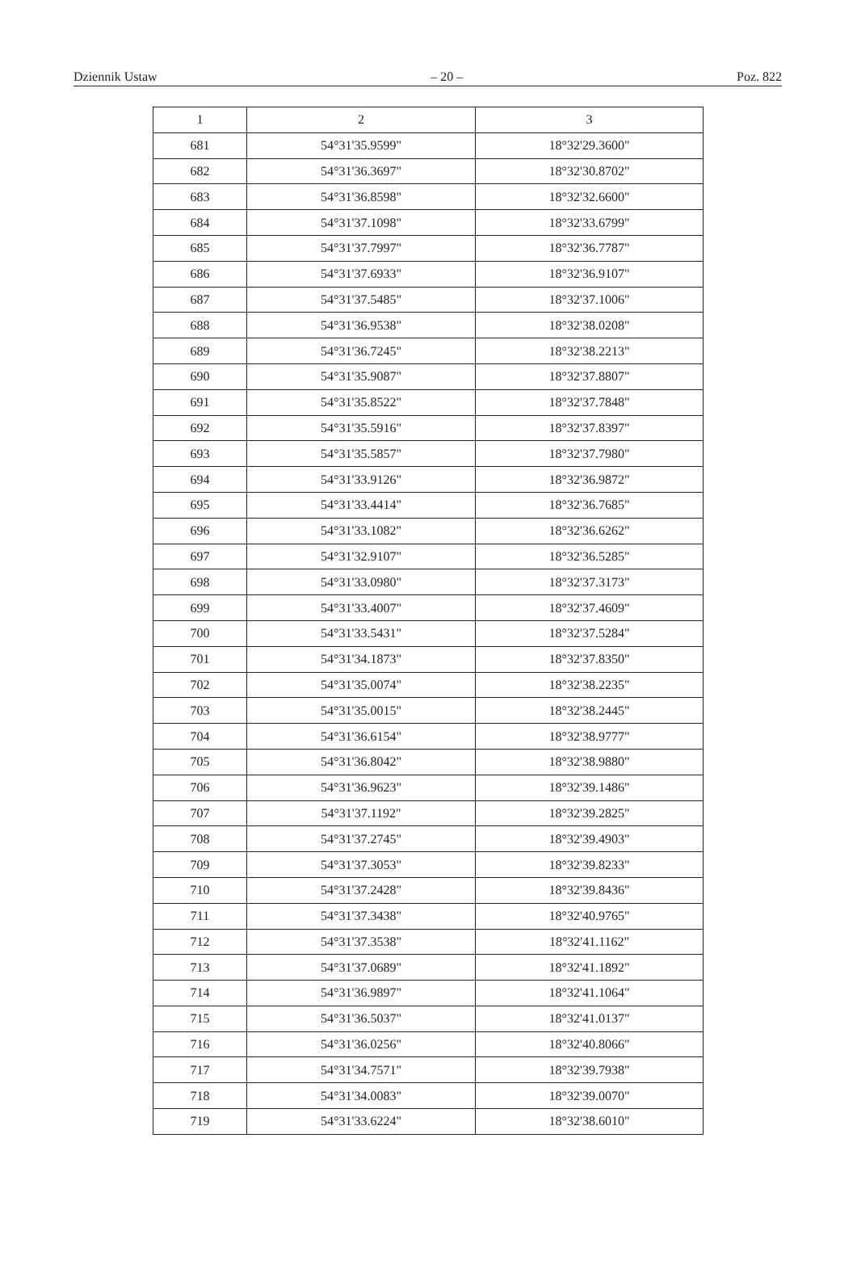Dziennik Ustaw – 20 – Poz. 822
| 1 | 2 | 3 |
| 681 | 54°31'35.9599" | 18°32'29.3600" |
| 682 | 54°31'36.3697" | 18°32'30.8702" |
| 683 | 54°31'36.8598" | 18°32'32.6600" |
| 684 | 54°31'37.1098" | 18°32'33.6799" |
| 685 | 54°31'37.7997" | 18°32'36.7787" |
| 686 | 54°31'37.6933" | 18°32'36.9107" |
| 687 | 54°31'37.5485" | 18°32'37.1006" |
| 688 | 54°31'36.9538" | 18°32'38.0208" |
| 689 | 54°31'36.7245" | 18°32'38.2213" |
| 690 | 54°31'35.9087" | 18°32'37.8807" |
| 691 | 54°31'35.8522" | 18°32'37.7848" |
| 692 | 54°31'35.5916" | 18°32'37.8397" |
| 693 | 54°31'35.5857" | 18°32'37.7980" |
| 694 | 54°31'33.9126" | 18°32'36.9872" |
| 695 | 54°31'33.4414" | 18°32'36.7685" |
| 696 | 54°31'33.1082" | 18°32'36.6262" |
| 697 | 54°31'32.9107" | 18°32'36.5285" |
| 698 | 54°31'33.0980" | 18°32'37.3173" |
| 699 | 54°31'33.4007" | 18°32'37.4609" |
| 700 | 54°31'33.5431" | 18°32'37.5284" |
| 701 | 54°31'34.1873" | 18°32'37.8350" |
| 702 | 54°31'35.0074" | 18°32'38.2235" |
| 703 | 54°31'35.0015" | 18°32'38.2445" |
| 704 | 54°31'36.6154" | 18°32'38.9777" |
| 705 | 54°31'36.8042" | 18°32'38.9880" |
| 706 | 54°31'36.9623" | 18°32'39.1486" |
| 707 | 54°31'37.1192" | 18°32'39.2825" |
| 708 | 54°31'37.2745" | 18°32'39.4903" |
| 709 | 54°31'37.3053" | 18°32'39.8233" |
| 710 | 54°31'37.2428" | 18°32'39.8436" |
| 711 | 54°31'37.3438" | 18°32'40.9765" |
| 712 | 54°31'37.3538" | 18°32'41.1162" |
| 713 | 54°31'37.0689" | 18°32'41.1892" |
| 714 | 54°31'36.9897" | 18°32'41.1064" |
| 715 | 54°31'36.5037" | 18°32'41.0137" |
| 716 | 54°31'36.0256" | 18°32'40.8066" |
| 717 | 54°31'34.7571" | 18°32'39.7938" |
| 718 | 54°31'34.0083" | 18°32'39.0070" |
| 719 | 54°31'33.6224" | 18°32'38.6010" |